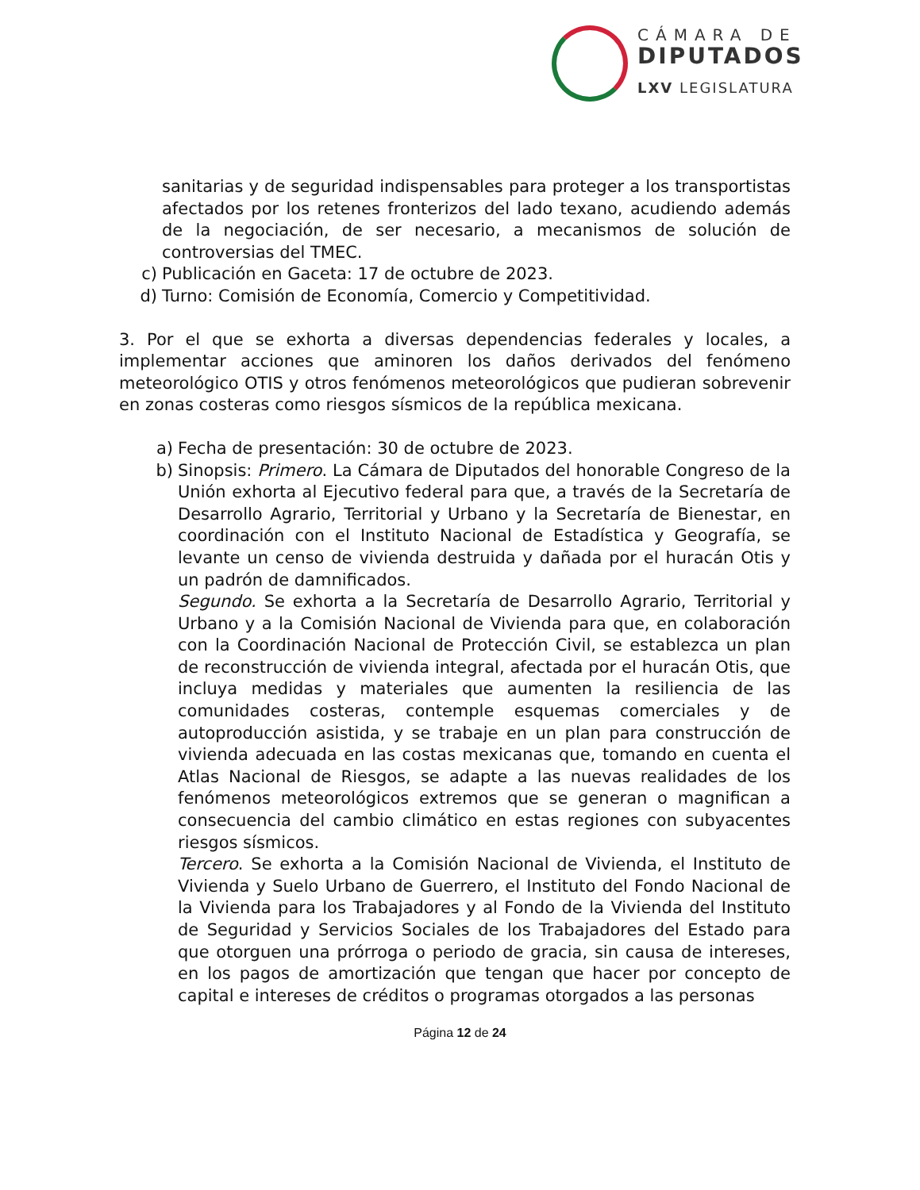CÁMARA DE
DIPUTADOS
LXV LEGISLATURA
sanitarias y de seguridad indispensables para proteger a los transportistas afectados por los retenes fronterizos del lado texano, acudiendo además de la negociación, de ser necesario, a mecanismos de solución de controversias del TMEC.
c) Publicación en Gaceta: 17 de octubre de 2023.
d) Turno: Comisión de Economía, Comercio y Competitividad.
3. Por el que se exhorta a diversas dependencias federales y locales, a implementar acciones que aminoren los daños derivados del fenómeno meteorológico OTIS y otros fenómenos meteorológicos que pudieran sobrevenir en zonas costeras como riesgos sísmicos de la república mexicana.
a) Fecha de presentación: 30 de octubre de 2023.
b) Sinopsis: Primero. La Cámara de Diputados del honorable Congreso de la Unión exhorta al Ejecutivo federal para que, a través de la Secretaría de Desarrollo Agrario, Territorial y Urbano y la Secretaría de Bienestar, en coordinación con el Instituto Nacional de Estadística y Geografía, se levante un censo de vivienda destruida y dañada por el huracán Otis y un padrón de damnificados.
Segundo. Se exhorta a la Secretaría de Desarrollo Agrario, Territorial y Urbano y a la Comisión Nacional de Vivienda para que, en colaboración con la Coordinación Nacional de Protección Civil, se establezca un plan de reconstrucción de vivienda integral, afectada por el huracán Otis, que incluya medidas y materiales que aumenten la resiliencia de las comunidades costeras, contemple esquemas comerciales y de autoproducción asistida, y se trabaje en un plan para construcción de vivienda adecuada en las costas mexicanas que, tomando en cuenta el Atlas Nacional de Riesgos, se adapte a las nuevas realidades de los fenómenos meteorológicos extremos que se generan o magnifican a consecuencia del cambio climático en estas regiones con subyacentes riesgos sísmicos.
Tercero. Se exhorta a la Comisión Nacional de Vivienda, el Instituto de Vivienda y Suelo Urbano de Guerrero, el Instituto del Fondo Nacional de la Vivienda para los Trabajadores y al Fondo de la Vivienda del Instituto de Seguridad y Servicios Sociales de los Trabajadores del Estado para que otorguen una prórroga o periodo de gracia, sin causa de intereses, en los pagos de amortización que tengan que hacer por concepto de capital e intereses de créditos o programas otorgados a las personas
Página 12 de 24